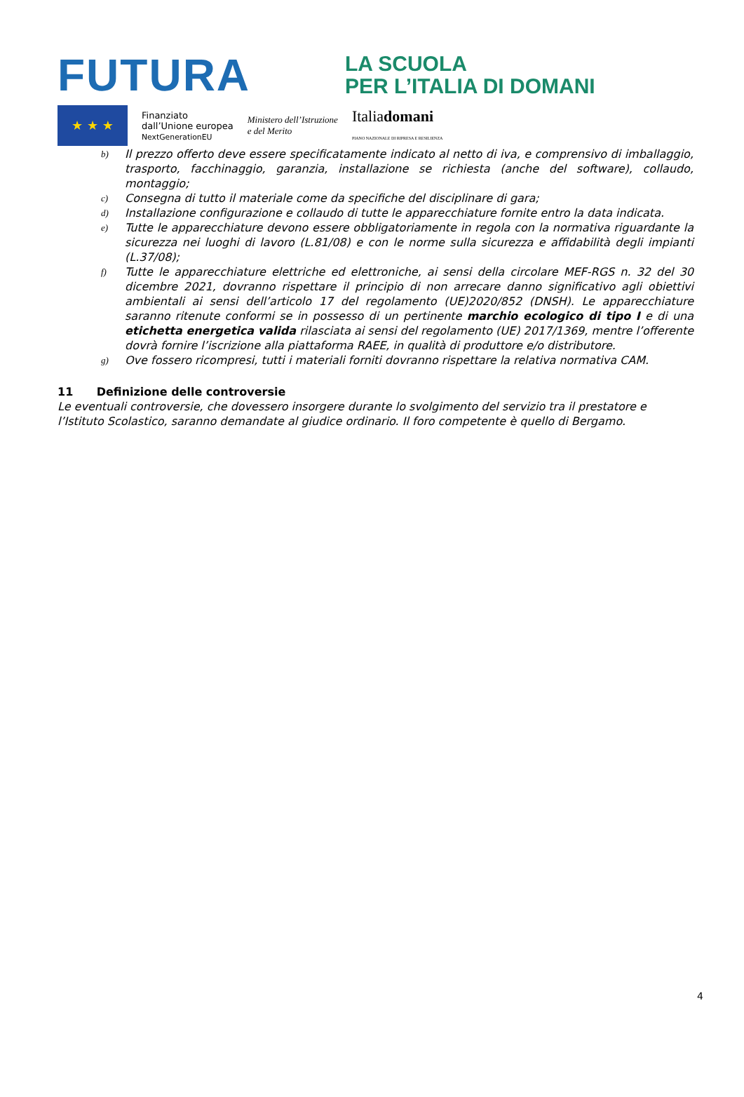FUTURA
LA SCUOLA
PER L’ITALIA DI DOMANI
★ ★ ★
Finanziato
dall’Unione europea
NextGenerationEU
Ministero dell’Istruzione
e del Merito
Italiadomani
PIANO NAZIONALE DI RIPRESA E RESILIENZA
b) Il prezzo offerto deve essere specificatamente indicato al netto di iva, e comprensivo di imballaggio, trasporto, facchinaggio, garanzia, installazione se richiesta (anche del software), collaudo, montaggio;
c) Consegna di tutto il materiale come da specifiche del disciplinare di gara;
d) Installazione configurazione e collaudo di tutte le apparecchiature fornite entro la data indicata.
e) Tutte le apparecchiature devono essere obbligatoriamente in regola con la normativa riguardante la sicurezza nei luoghi di lavoro (L.81/08) e con le norme sulla sicurezza e affidabilità degli impianti (L.37/08);
f) Tutte le apparecchiature elettriche ed elettroniche, ai sensi della circolare MEF-RGS n. 32 del 30 dicembre 2021, dovranno rispettare il principio di non arrecare danno significativo agli obiettivi ambientali ai sensi dell’articolo 17 del regolamento (UE)2020/852 (DNSH). Le apparecchiature saranno ritenute conformi se in possesso di un pertinente marchio ecologico di tipo I e di una etichetta energetica valida rilasciata ai sensi del regolamento (UE) 2017/1369, mentre l’offerente dovrà fornire l’iscrizione alla piattaforma RAEE, in qualità di produttore e/o distributore.
g) Ove fossero ricompresi, tutti i materiali forniti dovranno rispettare la relativa normativa CAM.
11 Definizione delle controversie
Le eventuali controversie, che dovessero insorgere durante lo svolgimento del servizio tra il prestatore e l’Istituto Scolastico, saranno demandate al giudice ordinario. Il foro competente è quello di Bergamo.
4